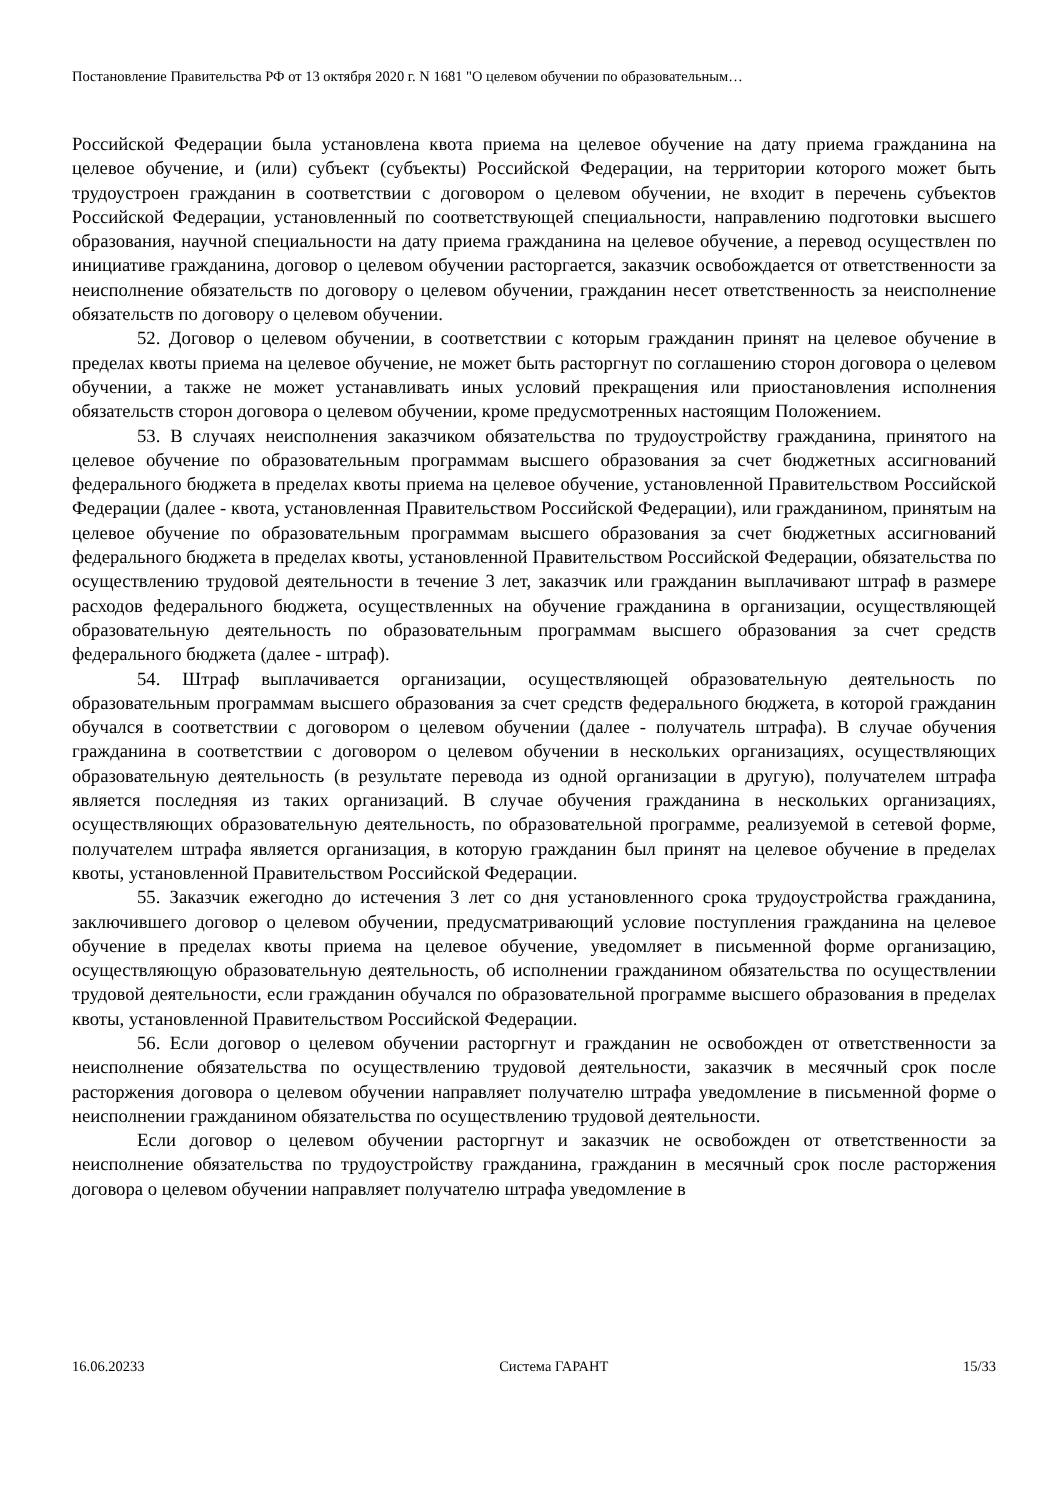Постановление Правительства РФ от 13 октября 2020 г. N 1681 "О целевом обучении по образовательным…
Российской Федерации была установлена квота приема на целевое обучение на дату приема гражданина на целевое обучение, и (или) субъект (субъекты) Российской Федерации, на территории которого может быть трудоустроен гражданин в соответствии с договором о целевом обучении, не входит в перечень субъектов Российской Федерации, установленный по соответствующей специальности, направлению подготовки высшего образования, научной специальности на дату приема гражданина на целевое обучение, а перевод осуществлен по инициативе гражданина, договор о целевом обучении расторгается, заказчик освобождается от ответственности за неисполнение обязательств по договору о целевом обучении, гражданин несет ответственность за неисполнение обязательств по договору о целевом обучении.
52. Договор о целевом обучении, в соответствии с которым гражданин принят на целевое обучение в пределах квоты приема на целевое обучение, не может быть расторгнут по соглашению сторон договора о целевом обучении, а также не может устанавливать иных условий прекращения или приостановления исполнения обязательств сторон договора о целевом обучении, кроме предусмотренных настоящим Положением.
53. В случаях неисполнения заказчиком обязательства по трудоустройству гражданина, принятого на целевое обучение по образовательным программам высшего образования за счет бюджетных ассигнований федерального бюджета в пределах квоты приема на целевое обучение, установленной Правительством Российской Федерации (далее - квота, установленная Правительством Российской Федерации), или гражданином, принятым на целевое обучение по образовательным программам высшего образования за счет бюджетных ассигнований федерального бюджета в пределах квоты, установленной Правительством Российской Федерации, обязательства по осуществлению трудовой деятельности в течение 3 лет, заказчик или гражданин выплачивают штраф в размере расходов федерального бюджета, осуществленных на обучение гражданина в организации, осуществляющей образовательную деятельность по образовательным программам высшего образования за счет средств федерального бюджета (далее - штраф).
54. Штраф выплачивается организации, осуществляющей образовательную деятельность по образовательным программам высшего образования за счет средств федерального бюджета, в которой гражданин обучался в соответствии с договором о целевом обучении (далее - получатель штрафа). В случае обучения гражданина в соответствии с договором о целевом обучении в нескольких организациях, осуществляющих образовательную деятельность (в результате перевода из одной организации в другую), получателем штрафа является последняя из таких организаций. В случае обучения гражданина в нескольких организациях, осуществляющих образовательную деятельность, по образовательной программе, реализуемой в сетевой форме, получателем штрафа является организация, в которую гражданин был принят на целевое обучение в пределах квоты, установленной Правительством Российской Федерации.
55. Заказчик ежегодно до истечения 3 лет со дня установленного срока трудоустройства гражданина, заключившего договор о целевом обучении, предусматривающий условие поступления гражданина на целевое обучение в пределах квоты приема на целевое обучение, уведомляет в письменной форме организацию, осуществляющую образовательную деятельность, об исполнении гражданином обязательства по осуществлении трудовой деятельности, если гражданин обучался по образовательной программе высшего образования в пределах квоты, установленной Правительством Российской Федерации.
56. Если договор о целевом обучении расторгнут и гражданин не освобожден от ответственности за неисполнение обязательства по осуществлению трудовой деятельности, заказчик в месячный срок после расторжения договора о целевом обучении направляет получателю штрафа уведомление в письменной форме о неисполнении гражданином обязательства по осуществлению трудовой деятельности.
Если договор о целевом обучении расторгнут и заказчик не освобожден от ответственности за неисполнение обязательства по трудоустройству гражданина, гражданин в месячный срок после расторжения договора о целевом обучении направляет получателю штрафа уведомление в
16.06.20233 Система ГАРАНТ 15/33